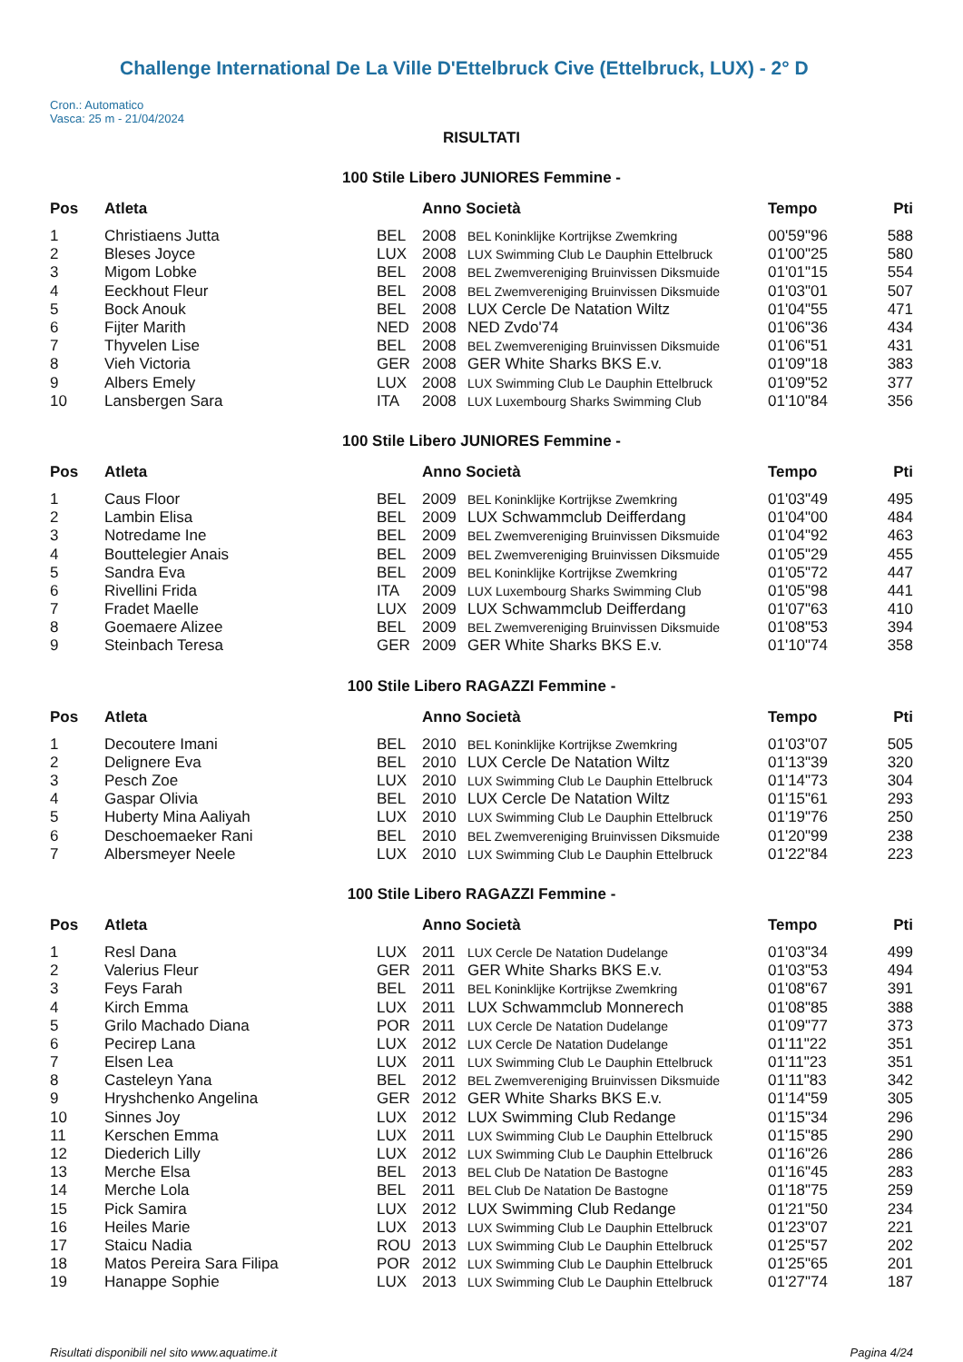Challenge International De La Ville D'Ettelbruck Cive (Ettelbruck, LUX) - 2° D
Cron.: Automatico
Vasca: 25 m - 21/04/2024
RISULTATI
100 Stile Libero JUNIORES Femmine -
| Pos | Atleta | | Anno Società | | Tempo | Pti |
| --- | --- | --- | --- | --- | --- | --- |
| 1 | Christiaens Jutta | BEL | 2008 | BEL Koninklijke Kortrijkse Zwemkring | 00'59"96 | 588 |
| 2 | Bleses Joyce | LUX | 2008 | LUX Swimming Club Le Dauphin Ettelbruck | 01'00"25 | 580 |
| 3 | Migom Lobke | BEL | 2008 | BEL Zwemvereniging Bruinvissen Diksmuide | 01'01"15 | 554 |
| 4 | Eeckhout Fleur | BEL | 2008 | BEL Zwemvereniging Bruinvissen Diksmuide | 01'03"01 | 507 |
| 5 | Bock Anouk | BEL | 2008 | LUX Cercle De Natation Wiltz | 01'04"55 | 471 |
| 6 | Fijter Marith | NED | 2008 | NED Zvdo'74 | 01'06"36 | 434 |
| 7 | Thyvelen Lise | BEL | 2008 | BEL Zwemvereniging Bruinvissen Diksmuide | 01'06"51 | 431 |
| 8 | Vieh Victoria | GER | 2008 | GER White Sharks BKS E.v. | 01'09"18 | 383 |
| 9 | Albers Emely | LUX | 2008 | LUX Swimming Club Le Dauphin Ettelbruck | 01'09"52 | 377 |
| 10 | Lansbergen Sara | ITA | 2008 | LUX Luxembourg Sharks Swimming Club | 01'10"84 | 356 |
100 Stile Libero JUNIORES Femmine -
| Pos | Atleta | | Anno Società | | Tempo | Pti |
| --- | --- | --- | --- | --- | --- | --- |
| 1 | Caus Floor | BEL | 2009 | BEL Koninklijke Kortrijkse Zwemkring | 01'03"49 | 495 |
| 2 | Lambin Elisa | BEL | 2009 | LUX Schwammclub Deifferdang | 01'04"00 | 484 |
| 3 | Notredame Ine | BEL | 2009 | BEL Zwemvereniging Bruinvissen Diksmuide | 01'04"92 | 463 |
| 4 | Bouttelegier Anais | BEL | 2009 | BEL Zwemvereniging Bruinvissen Diksmuide | 01'05"29 | 455 |
| 5 | Sandra Eva | BEL | 2009 | BEL Koninklijke Kortrijkse Zwemkring | 01'05"72 | 447 |
| 6 | Rivellini Frida | ITA | 2009 | LUX Luxembourg Sharks Swimming Club | 01'05"98 | 441 |
| 7 | Fradet Maelle | LUX | 2009 | LUX Schwammclub Deifferdang | 01'07"63 | 410 |
| 8 | Goemaere Alizee | BEL | 2009 | BEL Zwemvereniging Bruinvissen Diksmuide | 01'08"53 | 394 |
| 9 | Steinbach Teresa | GER | 2009 | GER White Sharks BKS E.v. | 01'10"74 | 358 |
100 Stile Libero RAGAZZI Femmine -
| Pos | Atleta | | Anno Società | | Tempo | Pti |
| --- | --- | --- | --- | --- | --- | --- |
| 1 | Decoutere Imani | BEL | 2010 | BEL Koninklijke Kortrijkse Zwemkring | 01'03"07 | 505 |
| 2 | Delignere Eva | BEL | 2010 | LUX Cercle De Natation Wiltz | 01'13"39 | 320 |
| 3 | Pesch Zoe | LUX | 2010 | LUX Swimming Club Le Dauphin Ettelbruck | 01'14"73 | 304 |
| 4 | Gaspar Olivia | BEL | 2010 | LUX Cercle De Natation Wiltz | 01'15"61 | 293 |
| 5 | Huberty Mina Aaliyah | LUX | 2010 | LUX Swimming Club Le Dauphin Ettelbruck | 01'19"76 | 250 |
| 6 | Deschoemaeker Rani | BEL | 2010 | BEL Zwemvereniging Bruinvissen Diksmuide | 01'20"99 | 238 |
| 7 | Albersmeyer Neele | LUX | 2010 | LUX Swimming Club Le Dauphin Ettelbruck | 01'22"84 | 223 |
100 Stile Libero RAGAZZI Femmine -
| Pos | Atleta | | Anno Società | | Tempo | Pti |
| --- | --- | --- | --- | --- | --- | --- |
| 1 | Resl Dana | LUX | 2011 | LUX Cercle De Natation Dudelange | 01'03"34 | 499 |
| 2 | Valerius Fleur | GER | 2011 | GER White Sharks BKS E.v. | 01'03"53 | 494 |
| 3 | Feys Farah | BEL | 2011 | BEL Koninklijke Kortrijkse Zwemkring | 01'08"67 | 391 |
| 4 | Kirch Emma | LUX | 2011 | LUX Schwammclub Monnerech | 01'08"85 | 388 |
| 5 | Grilo Machado Diana | POR | 2011 | LUX Cercle De Natation Dudelange | 01'09"77 | 373 |
| 6 | Pecirep Lana | LUX | 2012 | LUX Cercle De Natation Dudelange | 01'11"22 | 351 |
| 7 | Elsen Lea | LUX | 2011 | LUX Swimming Club Le Dauphin Ettelbruck | 01'11"23 | 351 |
| 8 | Casteleyn Yana | BEL | 2012 | BEL Zwemvereniging Bruinvissen Diksmuide | 01'11"83 | 342 |
| 9 | Hryshchenko Angelina | GER | 2012 | GER White Sharks BKS E.v. | 01'14"59 | 305 |
| 10 | Sinnes Joy | LUX | 2012 | LUX Swimming Club Redange | 01'15"34 | 296 |
| 11 | Kerschen Emma | LUX | 2011 | LUX Swimming Club Le Dauphin Ettelbruck | 01'15"85 | 290 |
| 12 | Diederich Lilly | LUX | 2012 | LUX Swimming Club Le Dauphin Ettelbruck | 01'16"26 | 286 |
| 13 | Merche Elsa | BEL | 2013 | BEL Club De Natation De Bastogne | 01'16"45 | 283 |
| 14 | Merche Lola | BEL | 2011 | BEL Club De Natation De Bastogne | 01'18"75 | 259 |
| 15 | Pick Samira | LUX | 2012 | LUX Swimming Club Redange | 01'21"50 | 234 |
| 16 | Heiles Marie | LUX | 2013 | LUX Swimming Club Le Dauphin Ettelbruck | 01'23"07 | 221 |
| 17 | Staicu Nadia | ROU | 2013 | LUX Swimming Club Le Dauphin Ettelbruck | 01'25"57 | 202 |
| 18 | Matos Pereira Sara Filipa | POR | 2012 | LUX Swimming Club Le Dauphin Ettelbruck | 01'25"65 | 201 |
| 19 | Hanappe Sophie | LUX | 2013 | LUX Swimming Club Le Dauphin Ettelbruck | 01'27"74 | 187 |
Risultati disponibili nel sito www.aquatime.it Pagina 4/24